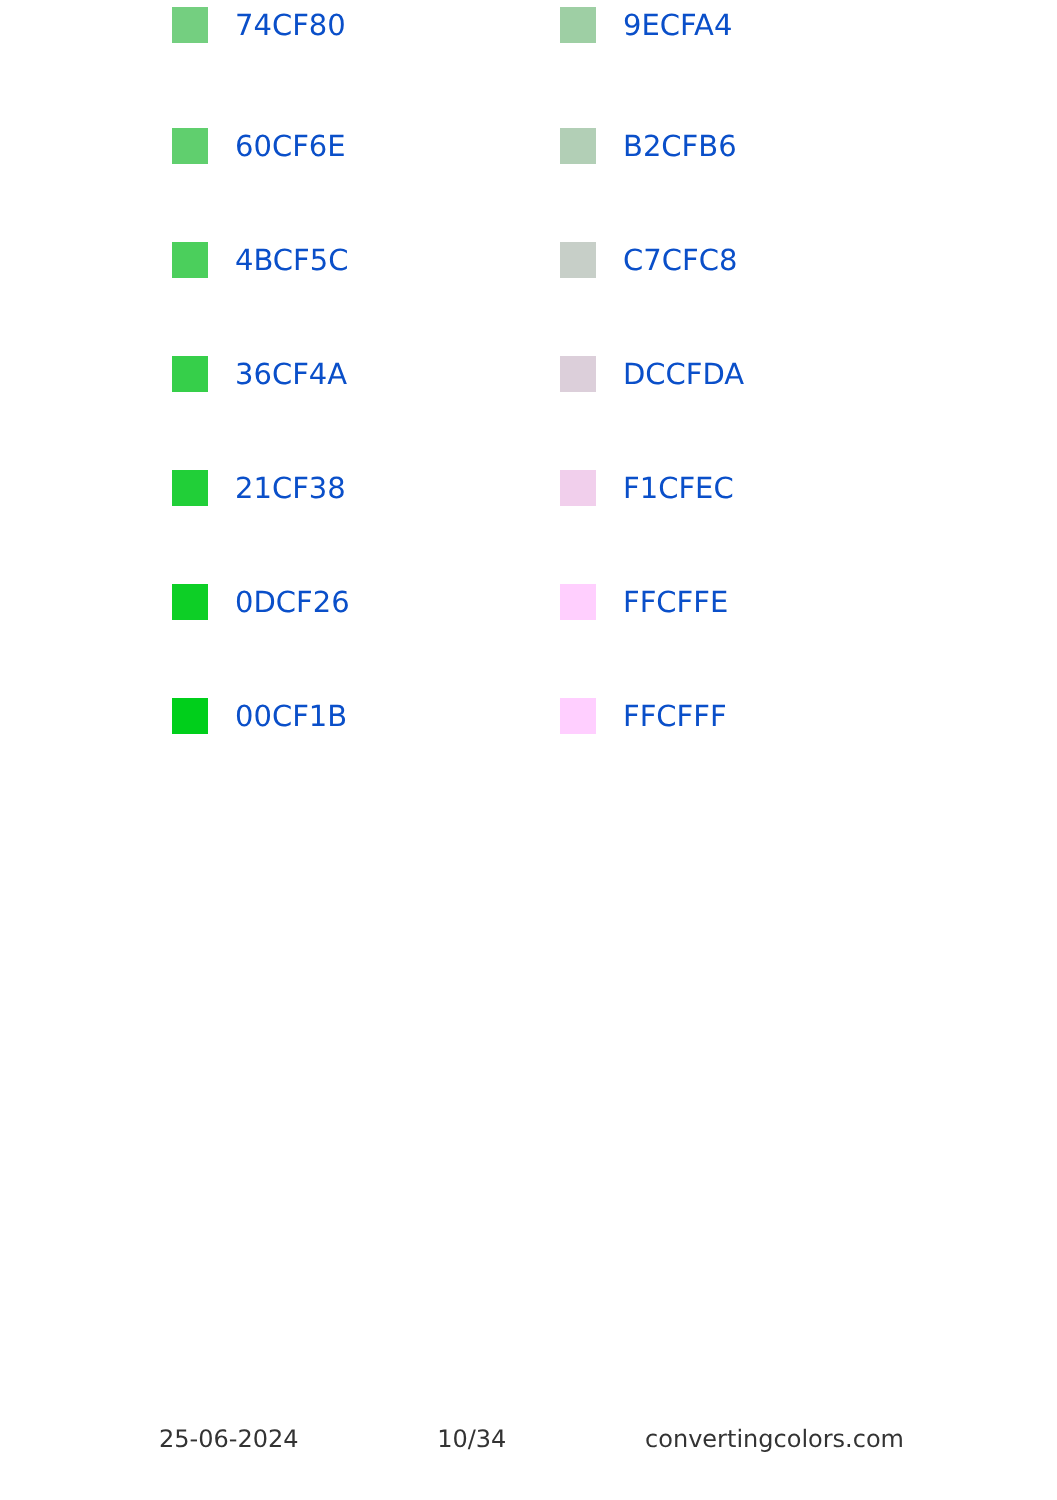74CF80 9ECFA4
60CF6E B2CFB6
4BCF5C C7CFC8
36CF4A DCCFDA
21CF38 F1CFEC
0DCF26 FFCFFE
00CF1B FFCFFF
25-06-2024 10/34 convertingcolors.com